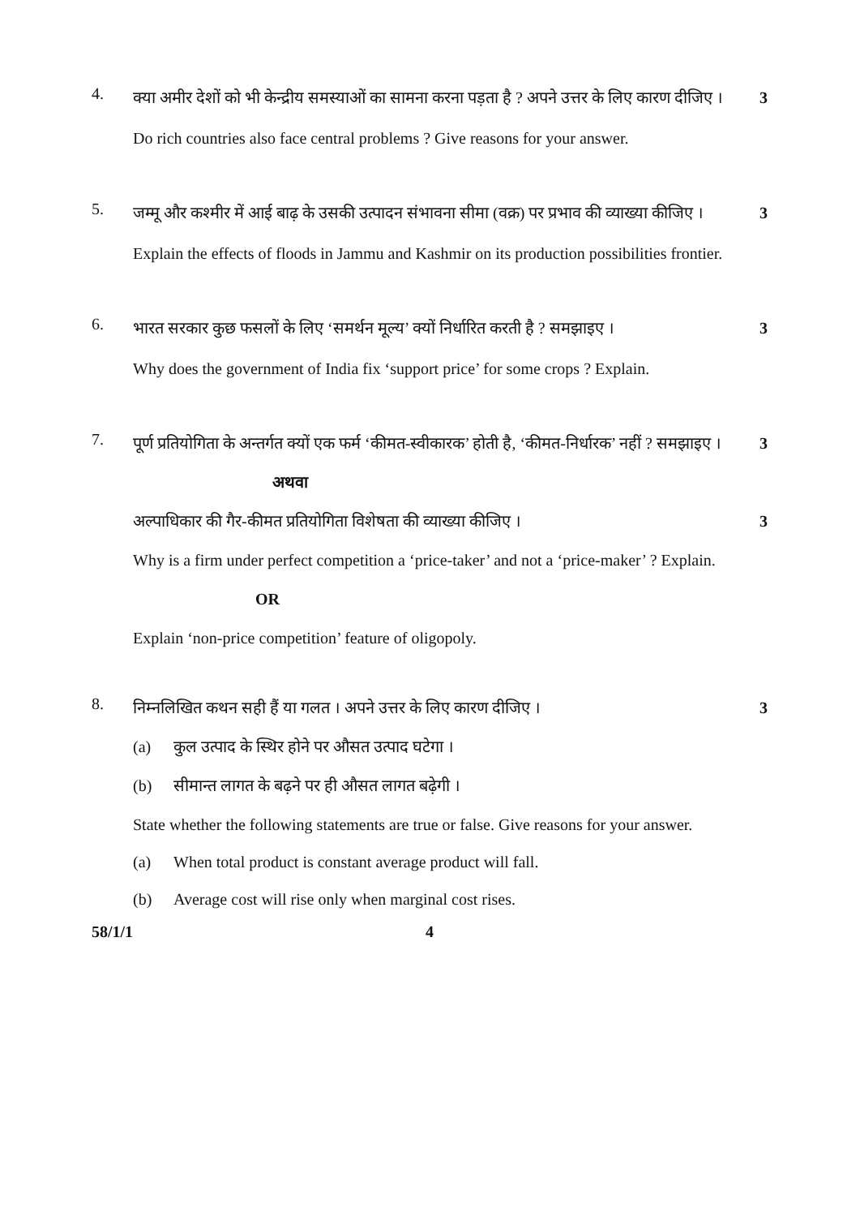4.
क्या अमीर देशों को भी केन्द्रीय समस्याओं का सामना करना पड़ता है ? अपने उत्तर के लिए कारण दीजिए । 3
Do rich countries also face central problems ? Give reasons for your answer.
5.
जम्मू और कश्मीर में आई बाढ़ के उसकी उत्पादन संभावना सीमा (वक्र) पर प्रभाव की व्याख्या कीजिए । 3
Explain the effects of floods in Jammu and Kashmir on its production possibilities frontier.
6.
भारत सरकार कुछ फसलों के लिए ‘समर्थन मूल्य’ क्यों निर्धारित करती है ? समझाइए । 3
Why does the government of India fix ‘support price’ for some crops ? Explain.
7.
पूर्ण प्रतियोगिता के अन्तर्गत क्यों एक फर्म ‘कीमत-स्वीकारक’ होती है, ‘कीमत-निर्धारक’ नहीं ? समझाइए । 3
अथवा
अल्पाधिकार की गैर-कीमत प्रतियोगिता विशेषता की व्याख्या कीजिए । 3
Why is a firm under perfect competition a ‘price-taker’ and not a ‘price-maker’ ? Explain.
OR
Explain ‘non-price competition’ feature of oligopoly.
8.
निम्नलिखित कथन सही हैं या गलत । अपने उत्तर के लिए कारण दीजिए । 3
(a) कुल उत्पाद के स्थिर होने पर औसत उत्पाद घटेगा ।
(b) सीमान्त लागत के बढ़ने पर ही औसत लागत बढ़ेगी ।
State whether the following statements are true or false. Give reasons for your answer.
(a) When total product is constant average product will fall.
(b) Average cost will rise only when marginal cost rises.
58/1/1 4